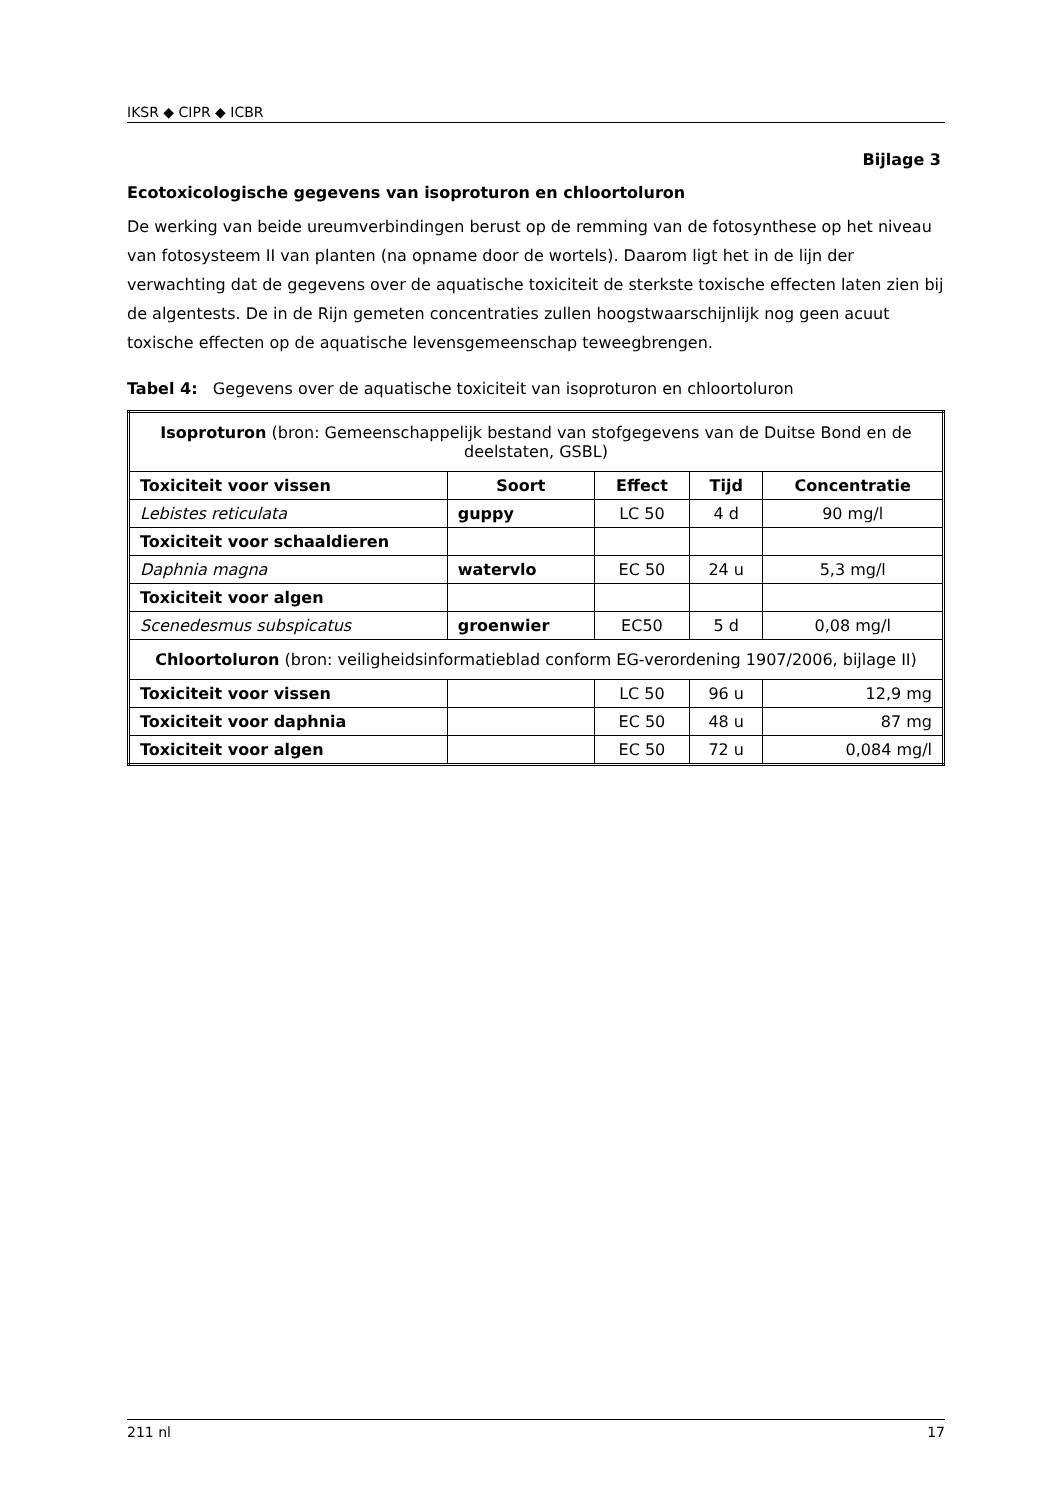IKSR ◆ CIPR ◆ ICBR
Bijlage 3
Ecotoxicologische gegevens van isoproturon en chloortoluron
De werking van beide ureumverbindingen berust op de remming van de fotosynthese op het niveau van fotosysteem II van planten (na opname door de wortels). Daarom ligt het in de lijn der verwachting dat de gegevens over de aquatische toxiciteit de sterkste toxische effecten laten zien bij de algentests. De in de Rijn gemeten concentraties zullen hoogstwaarschijnlijk nog geen acuut toxische effecten op de aquatische levensgemeenschap teweegbrengen.
Tabel 4: Gegevens over de aquatische toxiciteit van isoproturon en chloortoluron
| Isoproturon (bron: Gemeenschappelijk bestand van stofgegevens van de Duitse Bond en de deelstaten, GSBL) | | | | |
| Toxiciteit voor vissen | Soort | Effect | Tijd | Concentratie |
| Lebistes reticulata | guppy | LC 50 | 4 d | 90 mg/l |
| Toxiciteit voor schaaldieren | | | | |
| Daphnia magna | watervlo | EC 50 | 24 u | 5,3 mg/l |
| Toxiciteit voor algen | | | | |
| Scenedesmus subspicatus | groenwier | EC50 | 5 d | 0,08 mg/l |
| Chloortoluron (bron: veiligheidsinformatieblad conform EG-verordening 1907/2006, bijlage II) | | | | |
| Toxiciteit voor vissen | | LC 50 | 96 u | 12,9 mg |
| Toxiciteit voor daphnia | | EC 50 | 48 u | 87 mg |
| Toxiciteit voor algen | | EC 50 | 72 u | 0,084 mg/l |
211 nl 17